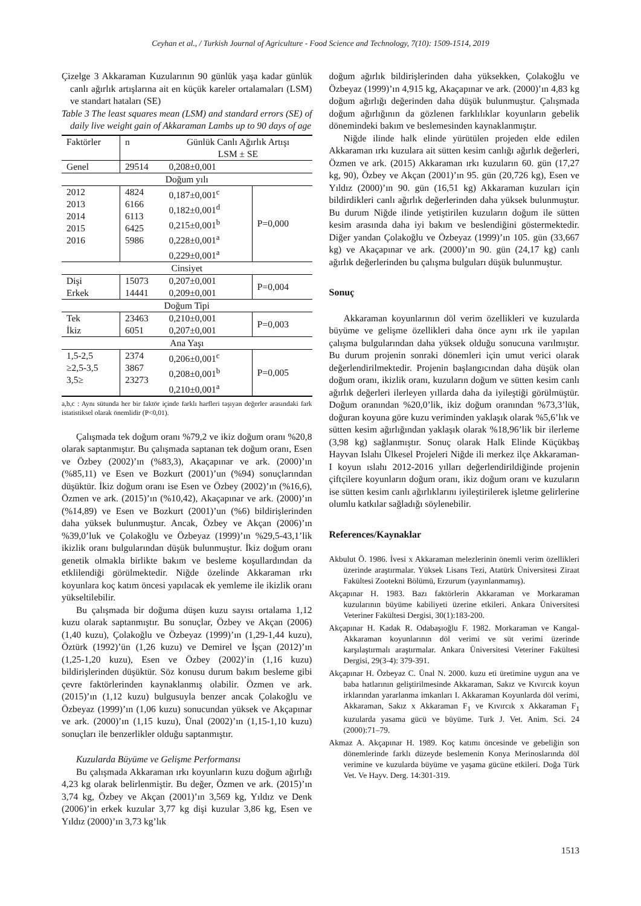Ceyhan et al., / Turkish Journal of Agriculture - Food Science and Technology, 7(10): 1509-1514, 2019
Çizelge 3 Akkaraman Kuzularının 90 günlük yaşa kadar günlük canlı ağırlık artışlarına ait en küçük kareler ortalamaları (LSM) ve standart hataları (SE)
Table 3 The least squares mean (LSM) and standard errors (SE) of daily live weight gain of Akkaraman Lambs up to 90 days of age
| Faktörler | n | Günlük Canlı Ağırlık Artışı LSM ± SE | |
| --- | --- | --- | --- |
| Genel | 29514 | 0,208±0,001 | |
| Doğum yılı | | | |
| 2012 2013 2014 2015 2016 | 4824 6166 6113 6425 5986 | 0,187±0,001<sup>c</sup> 0,182±0,001<sup>d</sup> 0,215±0,001<sup>b</sup> 0,228±0,001<sup>a</sup> 0,229±0,001<sup>a</sup> | P=0,000 |
| Cinsiyet | | | |
| Dişi Erkek | 15073 14441 | 0,207±0,001 0,209±0,001 | P=0,004 |
| Doğum Tipi | | | |
| Tek İkiz | 23463 6051 | 0,210±0,001 0,207±0,001 | P=0,003 |
| Ana Yaşı | | | |
| 1,5-2,5 ≥2,5-3,5 3,5≥ | 2374 3867 23273 | 0,206±0,001<sup>c</sup> 0,208±0,001<sup>b</sup> 0,210±0,001<sup>a</sup> | P=0,005 |
a,b,c : Aynı sütunda her bir faktör içinde farklı harfleri taşıyan değerler arasındaki fark istatistiksel olarak önemlidir (P<0,01).
Çalışmada tek doğum oranı %79,2 ve ikiz doğum oranı %20,8 olarak saptanmıştır. Bu çalışmada saptanan tek doğum oranı, Esen ve Özbey (2002)’ın (%83,3), Akaçapınar ve ark. (2000)’ın (%85,11) ve Esen ve Bozkurt (2001)’un (%94) sonuçlarından düşüktür. İkiz doğum oranı ise Esen ve Özbey (2002)’ın (%16,6), Özmen ve ark. (2015)’ın (%10,42), Akaçapınar ve ark. (2000)’ın (%14,89) ve Esen ve Bozkurt (2001)’un (%6) bildirişlerinden daha yüksek bulunmuştur. Ancak, Özbey ve Akçan (2006)’ın %39,0’luk ve Çolakoğlu ve Özbeyaz (1999)’ın %29,5-43,1’lik ikizlik oranı bulgularından düşük bulunmuştur. İkiz doğum oranı genetik olmakla birlikte bakım ve besleme koşullardından da etklilendiği görülmektedir. Niğde özelinde Akkaraman ırkı koyunlara koç katım öncesi yapılacak ek yemleme ile ikizlik oranı yükseltilebilir.
Bu çalışmada bir doğuma düşen kuzu sayısı ortalama 1,12 kuzu olarak saptanmıştır. Bu sonuçlar, Özbey ve Akçan (2006) (1,40 kuzu), Çolakoğlu ve Özbeyaz (1999)’ın (1,29-1,44 kuzu), Öztürk (1992)’ün (1,26 kuzu) ve Demirel ve İşçan (2012)’ın (1,25-1,20 kuzu), Esen ve Özbey (2002)’in (1,16 kuzu) bildirişlerinden düşüktür. Söz konusu durum bakım besleme gibi çevre faktörlerinden kaynaklanmış olabilir. Özmen ve ark. (2015)’ın (1,12 kuzu) bulgusuyla benzer ancak Çolakoğlu ve Özbeyaz (1999)’ın (1,06 kuzu) sonucundan yüksek ve Akçapınar ve ark. (2000)’ın (1,15 kuzu), Ünal (2002)’ın (1,15-1,10 kuzu) sonuçları ile benzerlikler olduğu saptanmıştır.
Kuzularda Büyüme ve Gelişme Performansı
Bu çalışmada Akkaraman ırkı koyunların kuzu doğum ağırlığı 4,23 kg olarak belirlenmiştir. Bu değer, Özmen ve ark. (2015)’ın 3,74 kg, Özbey ve Akçan (2001)’ın 3,569 kg, Yıldız ve Denk (2006)’in erkek kuzular 3,77 kg dişi kuzular 3,86 kg, Esen ve Yıldız (2000)’ın 3,73 kg’lık
doğum ağırlık bildirişlerinden daha yüksekken, Çolakoğlu ve Özbeyaz (1999)’ın 4,915 kg, Akaçapınar ve ark. (2000)’ın 4,83 kg doğum ağırlığı değerinden daha düşük bulunmuştur. Çalışmada doğum ağırlığının da gözlenen farklılıklar koyunların gebelik dönemindeki bakım ve beslemesinden kaynaklanmıştır.
Niğde ilinde halk elinde yürütülen projeden elde edilen Akkaraman ırkı kuzulara ait sütten kesim canlığı ağırlık değerleri, Özmen ve ark. (2015) Akkaraman ırkı kuzuların 60. gün (17,27 kg, 90), Özbey ve Akçan (2001)’ın 95. gün (20,726 kg), Esen ve Yıldız (2000)’ın 90. gün (16,51 kg) Akkaraman kuzuları için bildirdikleri canlı ağırlık değerlerinden daha yüksek bulunmuştur. Bu durum Niğde ilinde yetiştirilen kuzuların doğum ile sütten kesim arasında daha iyi bakım ve beslendiğini göstermektedir. Diğer yandan Çolakoğlu ve Özbeyaz (1999)’ın 105. gün (33,667 kg) ve Akaçapınar ve ark. (2000)’ın 90. gün (24,17 kg) canlı ağırlık değerlerinden bu çalışma bulguları düşük bulunmuştur.
Sonuç
Akkaraman koyunlarının döl verim özellikleri ve kuzularda büyüme ve gelişme özellikleri daha önce aynı ırk ile yapılan çalışma bulgularından daha yüksek olduğu sonucuna varılmıştır. Bu durum projenin sonraki dönemleri için umut verici olarak değerlendirilmektedir. Projenin başlangıcından daha düşük olan doğum oranı, ikizlik oranı, kuzuların doğum ve sütten kesim canlı ağırlık değerleri ilerleyen yıllarda daha da iyileştiği görülmüştür. Doğum oranından %20,0’lik, ikiz doğum oranından %73,3’lük, doğuran koyuna göre kuzu veriminden yaklaşık olarak %5,6’lık ve sütten kesim ağırlığından yaklaşık olarak %18,96’lik bir ilerleme (3,98 kg) sağlanmıştır. Sonuç olarak Halk Elinde Küçükbaş Hayvan Islahı Ülkesel Projeleri Niğde ili merkez ilçe Akkaraman-I koyun ıslahı 2012-2016 yılları değerlendirildiğinde projenin çiftçilere koyunların doğum oranı, ikiz doğum oranı ve kuzuların ise sütten kesim canlı ağırlıklarını iyileştirilerek işletme gelirlerine olumlu katkılar sağladığı söylenebilir.
References/Kaynaklar
Akbulut Ö. 1986. İvesi x Akkaraman melezlerinin önemli verim özellikleri üzerinde araştırmalar. Yüksek Lisans Tezi, Atatürk Üniversitesi Ziraat Fakültesi Zootekni Bölümü, Erzurum (yayınlanmamış).
Akçapınar H. 1983. Bazı faktörlerin Akkaraman ve Morkaraman kuzularının büyüme kabiliyeti üzerine etkileri. Ankara Üniversitesi Veteriner Fakültesi Dergisi, 30(1):183-200.
Akçapınar H. Kadak R. Odabaşıoğlu F. 1982. Morkaraman ve Kangal-Akkaraman koyunlarının döl verimi ve süt verimi üzerinde karşılaştırmalı araştırmalar. Ankara Üniversitesi Veteriner Fakültesi Dergisi, 29(3-4): 379-391.
Akçapınar H. Özbeyaz C. Ünal N. 2000. kuzu eti üretimine uygun ana ve baba hatlarının geliştirilmesinde Akkaraman, Sakız ve Kıvırcık koyun irklarından yararlanma imkanları I. Akkaraman Koyunlarda döl verimi, Akkaraman, Sakız x Akkaraman F<sub>1</sub> ve Kıvırcık x Akkaraman F<sub>1</sub> kuzularda yasama gücü ve büyüme. Turk J. Vet. Anim. Sci. 24 (2000):71–79.
Akmaz A. Akçapınar H. 1989. Koç katımı öncesinde ve gebeliğin son dönemlerinde farklı düzeyde beslemenin Konya Merinoslarında döl verimine ve kuzularda büyüme ve yaşama gücüne etkileri. Doğa Türk Vet. Ve Hayv. Derg. 14:301-319.
1513